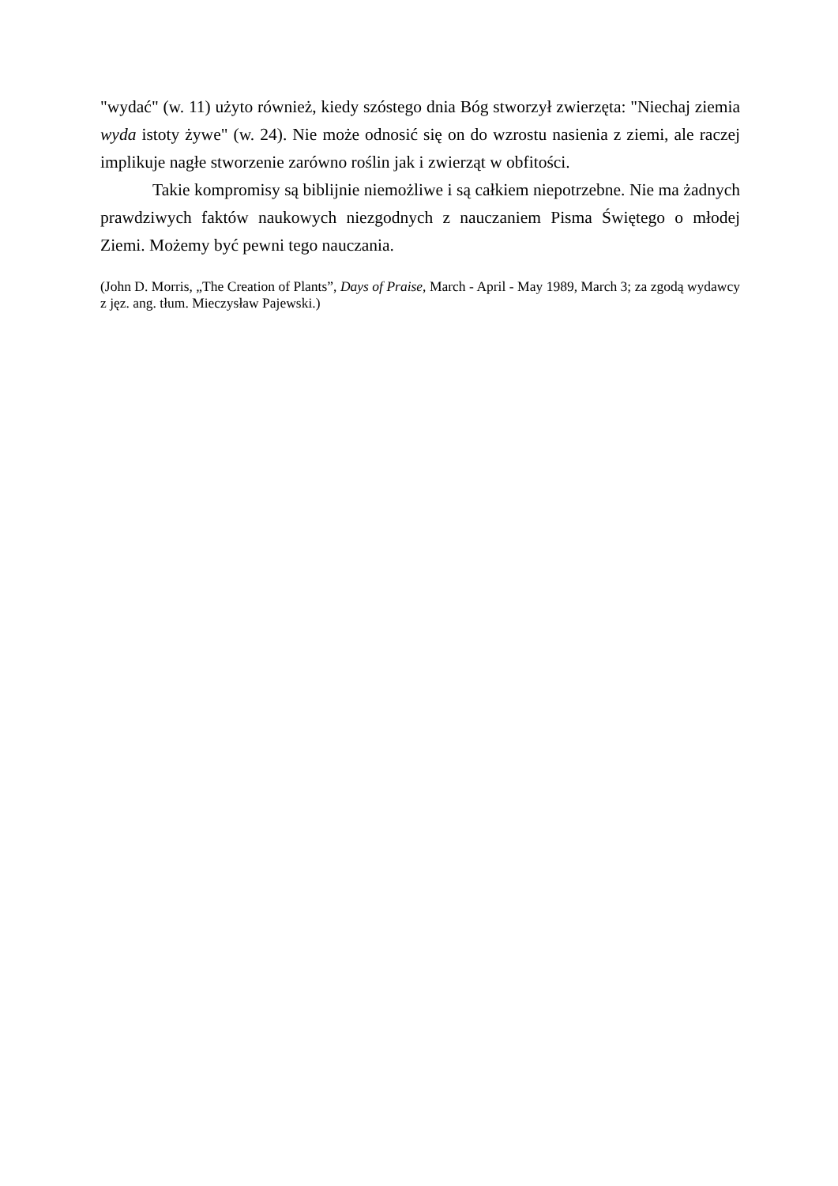"wydać" (w. 11) użyto również, kiedy szóstego dnia Bóg stworzył zwierzęta: "Niechaj ziemia wyda istoty żywe" (w. 24). Nie może odnosić się on do wzrostu nasienia z ziemi, ale raczej implikuje nagłe stworzenie zarówno roślin jak i zwierząt w obfitości.
Takie kompromisy są biblijnie niemożliwe i są całkiem niepotrzebne. Nie ma żadnych prawdziwych faktów naukowych niezgodnych z nauczaniem Pisma Świętego o młodej Ziemi. Możemy być pewni tego nauczania.
(John D. Morris, „The Creation of Plants”, Days of Praise, March - April - May 1989, March 3; za zgodą wydawcy z jęz. ang. tłum. Mieczysław Pajewski.)